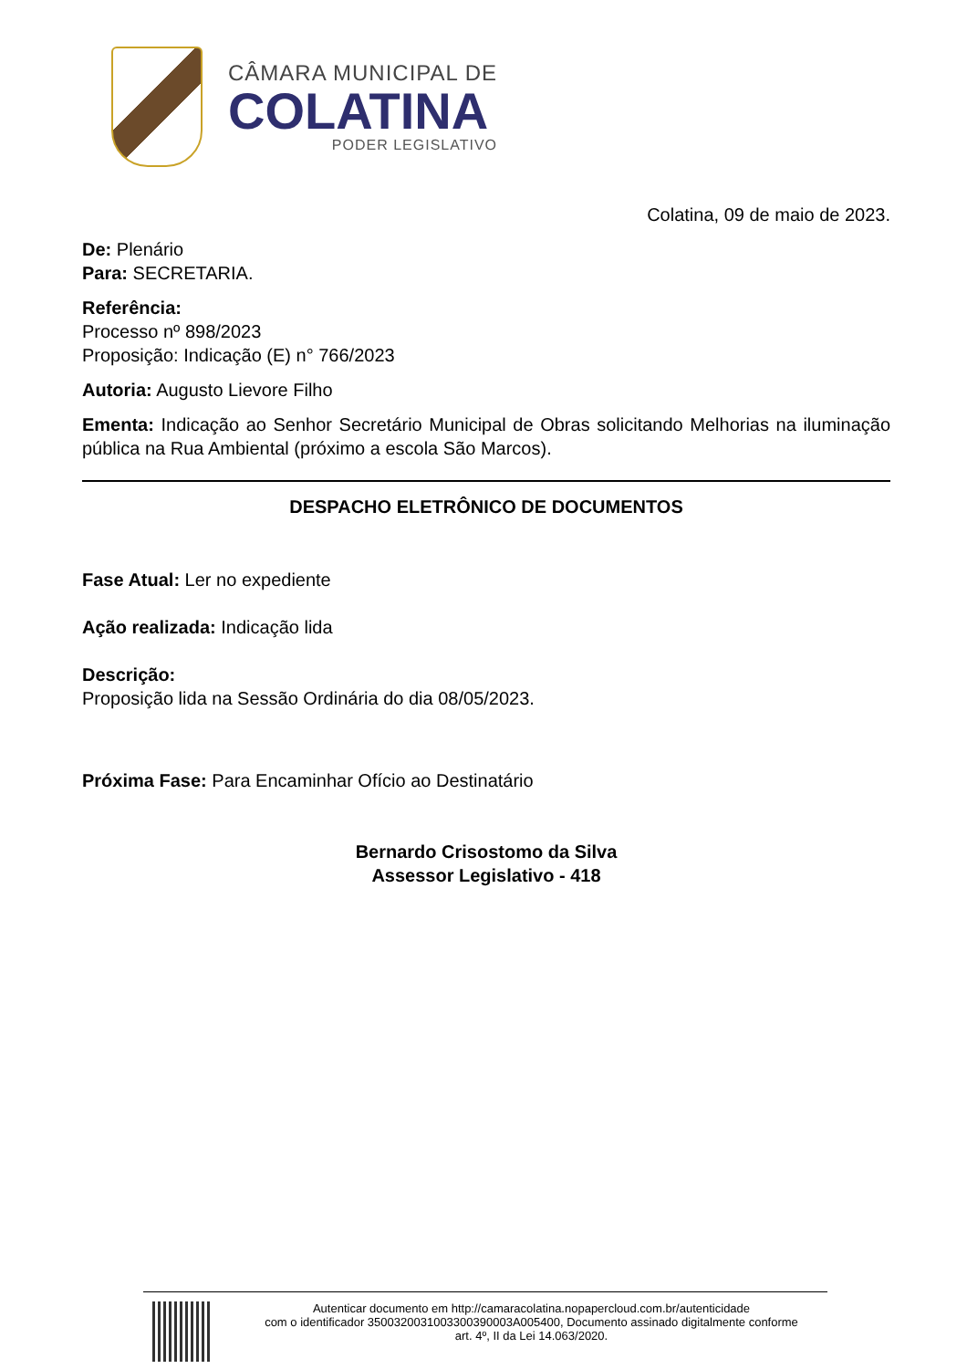CÂMARA MUNICIPAL DE
COLATINA
PODER LEGISLATIVO
Colatina, 09 de maio de 2023.
De: Plenário
Para: SECRETARIA.
Referência:
Processo nº 898/2023
Proposição: Indicação (E) n° 766/2023
Autoria: Augusto Lievore Filho
Ementa: Indicação ao Senhor Secretário Municipal de Obras solicitando Melhorias na iluminação pública na Rua Ambiental (próximo a escola São Marcos).
DESPACHO ELETRÔNICO DE DOCUMENTOS
Fase Atual: Ler no expediente
Ação realizada: Indicação lida
Descrição:
Proposição lida na Sessão Ordinária do dia 08/05/2023.
Próxima Fase: Para Encaminhar Ofício ao Destinatário
Bernardo Crisostomo da Silva
Assessor Legislativo - 418
Autenticar documento em http://camaracolatina.nopapercloud.com.br/autenticidade
com o identificador 3500320031003300390003A005400, Documento assinado digitalmente conforme
art. 4º, II da Lei 14.063/2020.